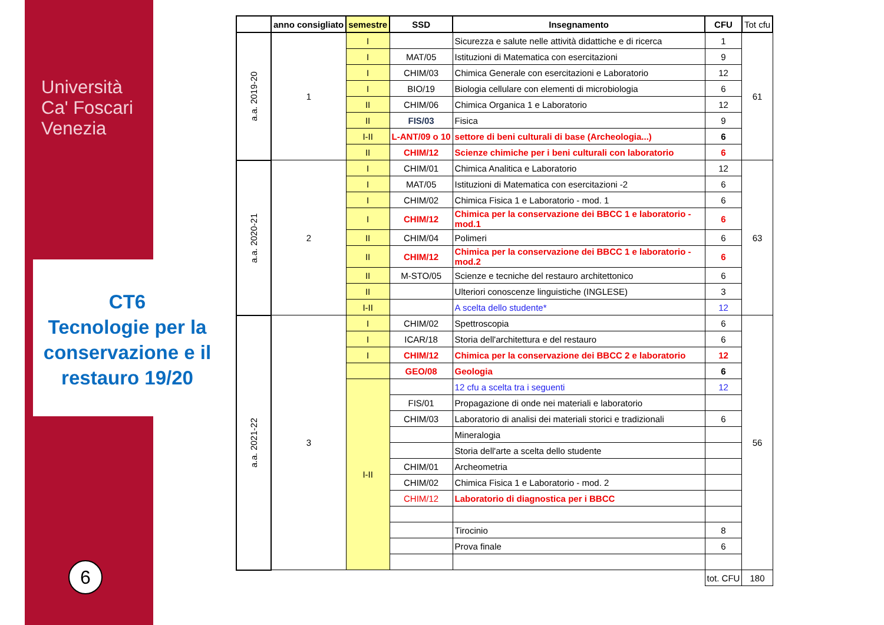Università
Ca' Foscari
Venezia
CT6
Tecnologie per la conservazione e il restauro 19/20
6
| | anno consigliato | semestre | SSD | Insegnamento | CFU | Tot cfu |
| --- | --- | --- | --- | --- | --- | --- |
| a.a. 2019-20 | 1 | I | | Sicurezza e salute nelle attività didattiche e di ricerca | 1 | 61 |
| | | I | MAT/05 | Istituzioni di Matematica con esercitazioni | 9 | |
| | | I | CHIM/03 | Chimica Generale con esercitazioni e Laboratorio | 12 | |
| | | I | BIO/19 | Biologia cellulare con elementi di microbiologia | 6 | |
| | | II | CHIM/06 | Chimica Organica 1 e Laboratorio | 12 | |
| | | II | FIS/03 | Fisica | 9 | |
| | | I-II | L-ANT/09 o 10 | settore di beni culturali di base (Archeologia...) | 6 | |
| | | II | CHIM/12 | Scienze chimiche per i beni culturali con laboratorio | 6 | |
| a.a. 2020-21 | 2 | I | CHIM/01 | Chimica Analitica e Laboratorio | 12 | 63 |
| | | I | MAT/05 | Istituzioni di Matematica con esercitazioni -2 | 6 | |
| | | I | CHIM/02 | Chimica Fisica 1 e Laboratorio - mod. 1 | 6 | |
| | | I | CHIM/12 | Chimica per la conservazione dei BBCC 1 e laboratorio - mod.1 | 6 | |
| | | II | CHIM/04 | Polimeri | 6 | |
| | | II | CHIM/12 | Chimica per la conservazione dei BBCC 1 e laboratorio - mod.2 | 6 | |
| | | II | M-STO/05 | Scienze e tecniche del restauro architettonico | 6 | |
| | | II | | Ulteriori conoscenze linguistiche (INGLESE) | 3 | |
| | | I-II | | A scelta dello studente* | 12 | |
| a.a. 2021-22 | 3 | I | CHIM/02 | Spettroscopia | 6 | 56 |
| | | I | ICAR/18 | Storia dell'architettura e del restauro | 6 | |
| | | I | CHIM/12 | Chimica per la conservazione dei BBCC 2 e laboratorio | 12 | |
| | | | GEO/08 | Geologia | 6 | |
| | | I-II | | 12 cfu a scelta tra i seguenti | 12 | |
| | | | FIS/01 | Propagazione di onde nei materiali e laboratorio | | |
| | | | CHIM/03 | Laboratorio di analisi dei materiali storici e tradizionali | 6 | |
| | | | | Mineralogia | | |
| | | | | Storia dell'arte a scelta dello studente | | |
| | | | CHIM/01 | Archeometria | | |
| | | | CHIM/02 | Chimica Fisica 1 e Laboratorio - mod. 2 | | |
| | | | CHIM/12 | Laboratorio di diagnostica per i BBCC | | |
| | | | | Tirocinio | 8 | |
| | | | | Prova finale | 6 | |
| | | | | | tot. CFU | 180 |